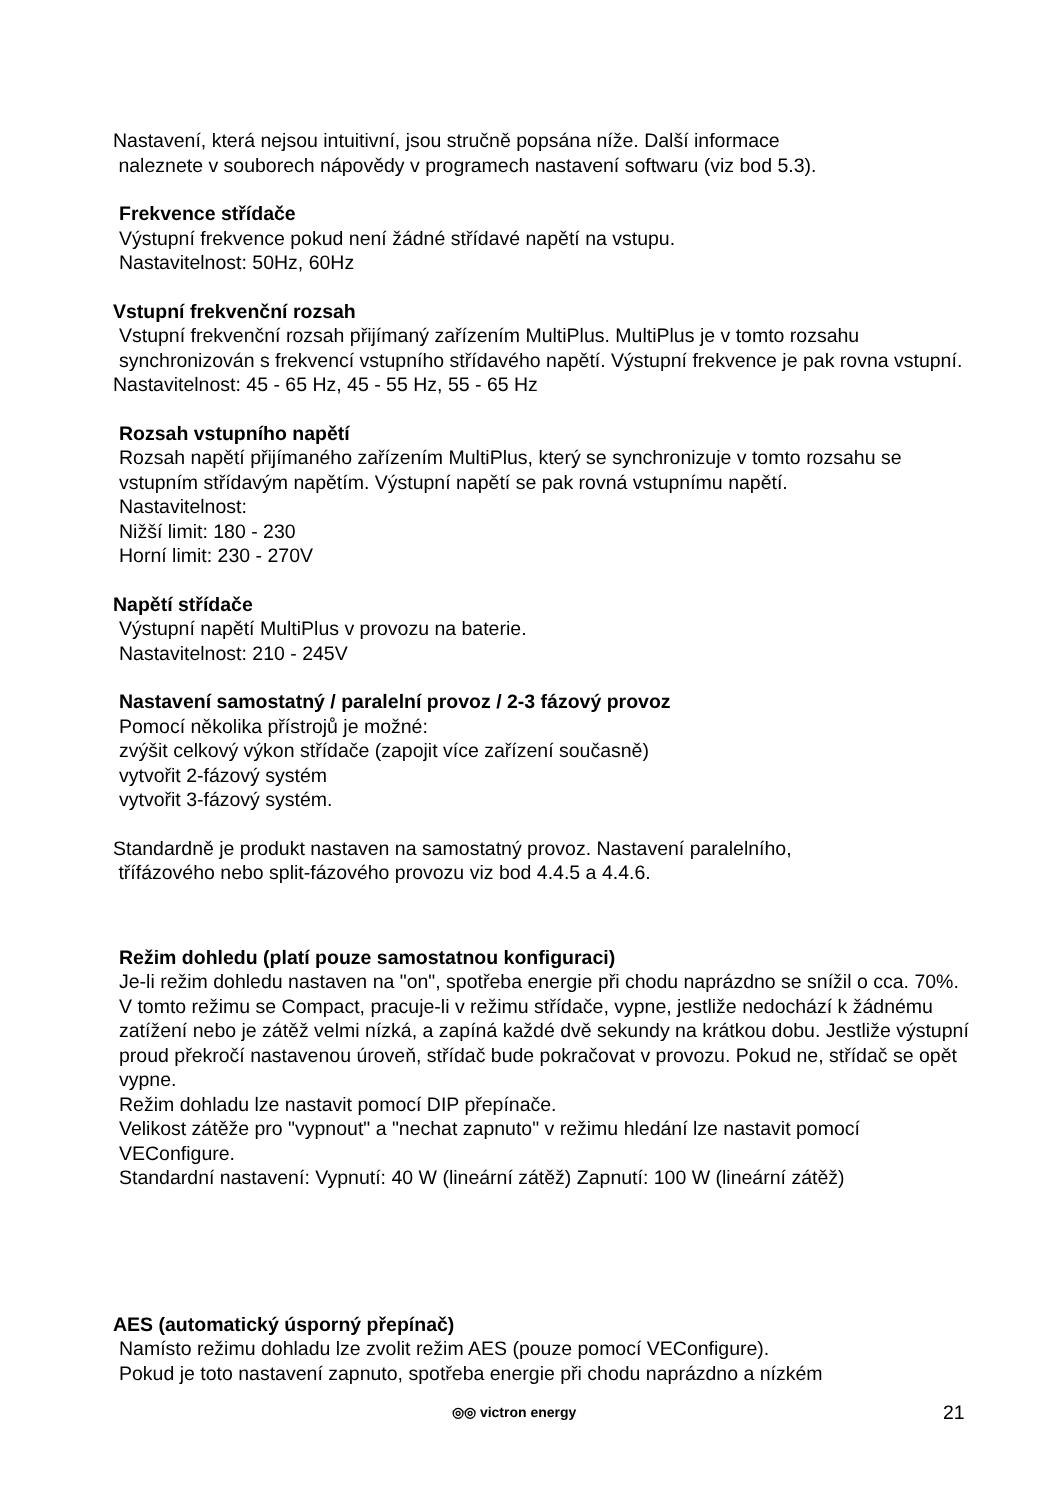Nastavení, která nejsou intuitivní, jsou stručně popsána níže. Další informace
naleznete v souborech nápovědy v programech nastavení softwaru (viz bod 5.3).
Frekvence střídače
Výstupní frekvence pokud není žádné střídavé napětí na vstupu.
Nastavitelnost: 50Hz, 60Hz
Vstupní frekvenční rozsah
Vstupní frekvenční rozsah přijímaný zařízením MultiPlus. MultiPlus je v tomto rozsahu synchronizován s frekvencí vstupního střídavého napětí. Výstupní frekvence je pak rovna vstupní.
Nastavitelnost: 45 - 65 Hz, 45 - 55 Hz, 55 - 65 Hz
Rozsah vstupního napětí
Rozsah napětí přijímaného zařízením MultiPlus, který se synchronizuje v tomto rozsahu se vstupním střídavým napětím. Výstupní napětí se pak rovná vstupnímu napětí.
Nastavitelnost:
Nižší limit: 180 - 230
Horní limit: 230 - 270V
Napětí střídače
Výstupní napětí MultiPlus v provozu na baterie.
Nastavitelnost: 210 - 245V
Nastavení samostatný / paralelní provoz / 2-3 fázový provoz
Pomocí několika přístrojů je možné:
zvýšit celkový výkon střídače (zapojit více zařízení současně)
vytvořit 2-fázový systém
vytvořit 3-fázový systém.
Standardně je produkt nastaven na samostatný provoz. Nastavení paralelního,
třífázového nebo split-fázového provozu viz bod 4.4.5 a 4.4.6.
Režim dohledu (platí pouze samostatnou konfiguraci)
Je-li režim dohledu nastaven na "on", spotřeba energie při chodu naprázdno se snížil o cca. 70%. V tomto režimu se Compact, pracuje-li v režimu střídače, vypne, jestliže nedochází k žádnému zatížení nebo je zátěž velmi nízká, a zapíná každé dvě sekundy na krátkou dobu. Jestliže výstupní proud překročí nastavenou úroveň, střídač bude pokračovat v provozu. Pokud ne, střídač se opět vypne.
Režim dohladu lze nastavit pomocí DIP přepínače.
Velikost zátěže pro "vypnout" a "nechat zapnuto" v režimu hledání lze nastavit pomocí VEConfigure.
Standardní nastavení: Vypnutí: 40 W (lineární zátěž) Zapnutí: 100 W (lineární zátěž)
AES (automatický úsporný přepínač)
Namísto režimu dohladu lze zvolit režim AES (pouze pomocí VEConfigure).
Pokud je toto nastavení zapnuto, spotřeba energie při chodu naprázdno a nízkém
◎◎ victron energy 21